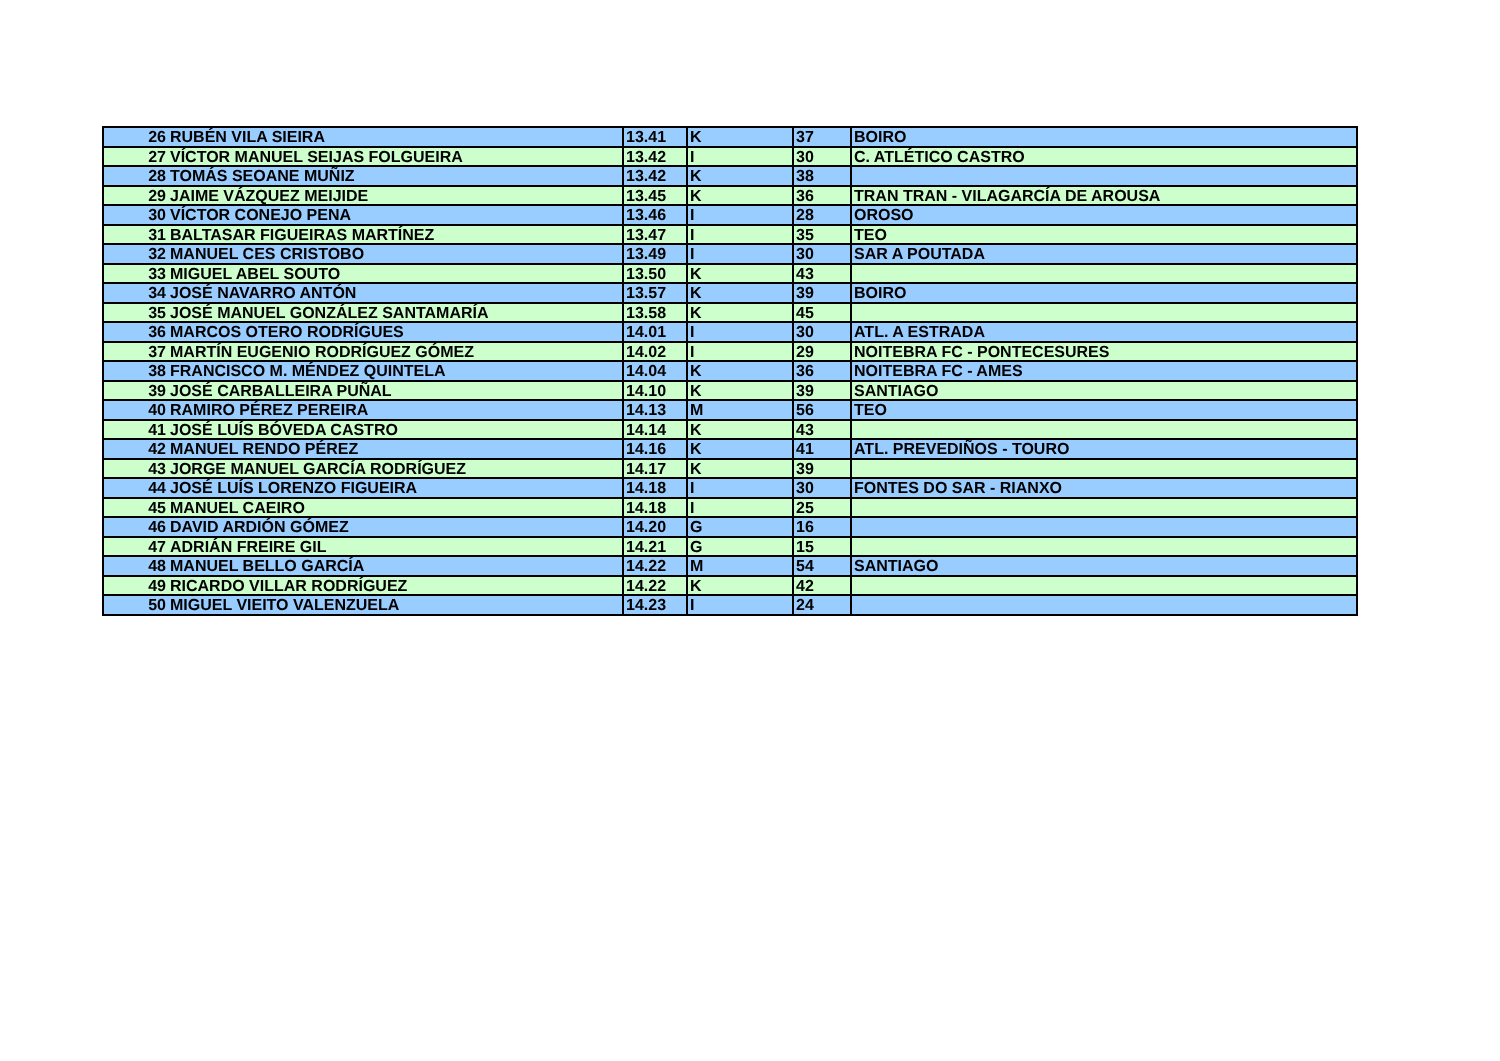| 26 | RUBÉN VILA SIEIRA | 13.41 | K | 37 | BOIRO |
| 27 | VÍCTOR MANUEL SEIJAS FOLGUEIRA | 13.42 | I | 30 | C. ATLÉTICO CASTRO |
| 28 | TOMÁS SEOANE MUÑIZ | 13.42 | K | 38 | |
| 29 | JAIME VÁZQUEZ MEIJIDE | 13.45 | K | 36 | TRAN TRAN - VILAGARCÍA DE AROUSA |
| 30 | VÍCTOR CONEJO PENA | 13.46 | I | 28 | OROSO |
| 31 | BALTASAR FIGUEIRAS MARTÍNEZ | 13.47 | I | 35 | TEO |
| 32 | MANUEL CES CRISTOBO | 13.49 | I | 30 | SAR A POUTADA |
| 33 | MIGUEL ABEL SOUTO | 13.50 | K | 43 | |
| 34 | JOSÉ NAVARRO ANTÓN | 13.57 | K | 39 | BOIRO |
| 35 | JOSÉ MANUEL GONZÁLEZ SANTAMARÍA | 13.58 | K | 45 | |
| 36 | MARCOS OTERO RODRÍGUES | 14.01 | I | 30 | ATL. A ESTRADA |
| 37 | MARTÍN EUGENIO RODRÍGUEZ GÓMEZ | 14.02 | I | 29 | NOITEBRA FC - PONTECESURES |
| 38 | FRANCISCO M. MÉNDEZ QUINTELA | 14.04 | K | 36 | NOITEBRA FC - AMES |
| 39 | JOSÉ CARBALLEIRA PUÑAL | 14.10 | K | 39 | SANTIAGO |
| 40 | RAMIRO PÉREZ PEREIRA | 14.13 | M | 56 | TEO |
| 41 | JOSÉ LUÍS BÓVEDA CASTRO | 14.14 | K | 43 | |
| 42 | MANUEL RENDO PÉREZ | 14.16 | K | 41 | ATL. PREVEDIÑOS - TOURO |
| 43 | JORGE MANUEL GARCÍA RODRÍGUEZ | 14.17 | K | 39 | |
| 44 | JOSÉ LUÍS LORENZO FIGUEIRA | 14.18 | I | 30 | FONTES DO SAR - RIANXO |
| 45 | MANUEL CAEIRO | 14.18 | I | 25 | |
| 46 | DAVID ARDIÓN GÓMEZ | 14.20 | G | 16 | |
| 47 | ADRIÁN FREIRE GIL | 14.21 | G | 15 | |
| 48 | MANUEL BELLO GARCÍA | 14.22 | M | 54 | SANTIAGO |
| 49 | RICARDO VILLAR RODRÍGUEZ | 14.22 | K | 42 | |
| 50 | MIGUEL VIEITO VALENZUELA | 14.23 | I | 24 | |